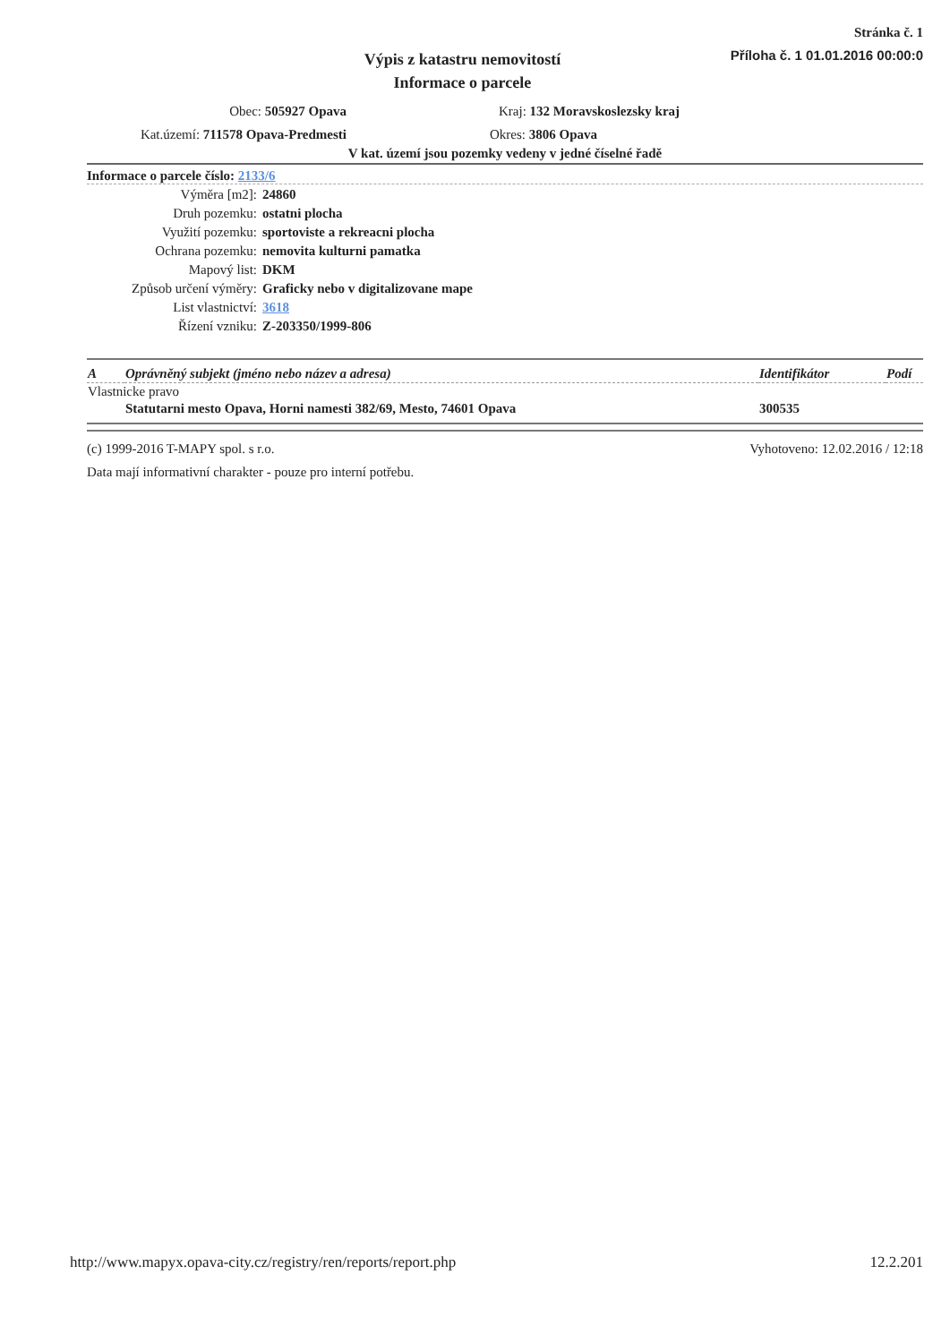Stránka č. 1
Výpis z katastru nemovitostí
Informace o parcele
Příloha č. 1 01.01.2016 00:00:0
Obec: 505927 Opava
Kraj: 132 Moravskoslezsky kraj
Kat.území: 711578 Opava-Predmesti
Okres: 3806 Opava
V kat. území jsou pozemky vedeny v jedné číselné řadě
Informace o parcele číslo: 2133/6
| Výměra [m2]: | 24860 |
| Druh pozemku: | ostatni plocha |
| Využití pozemku: | sportoviste a rekreacni plocha |
| Ochrana pozemku: | nemovita kulturni pamatka |
| Mapový list: | DKM |
| Způsob určení výměry: | Graficky nebo v digitalizovane mape |
| List vlastnictví: | 3618 |
| Řízení vzniku: | Z-203350/1999-806 |
| A | Oprávněný subjekt (jméno nebo název a adresa) | Identifikátor | Podí |
| --- | --- | --- | --- |
| Vlastnicke pravo | | | |
| | Statutarni mesto Opava, Horni namesti 382/69, Mesto, 74601 Opava | 300535 | |
(c) 1999-2016 T-MAPY spol. s r.o.
Data mají informativní charakter - pouze pro interní potřebu.
Vyhotoveno: 12.02.2016 / 12:18
http://www.mapyx.opava-city.cz/registry/ren/reports/report.php 12.2.201